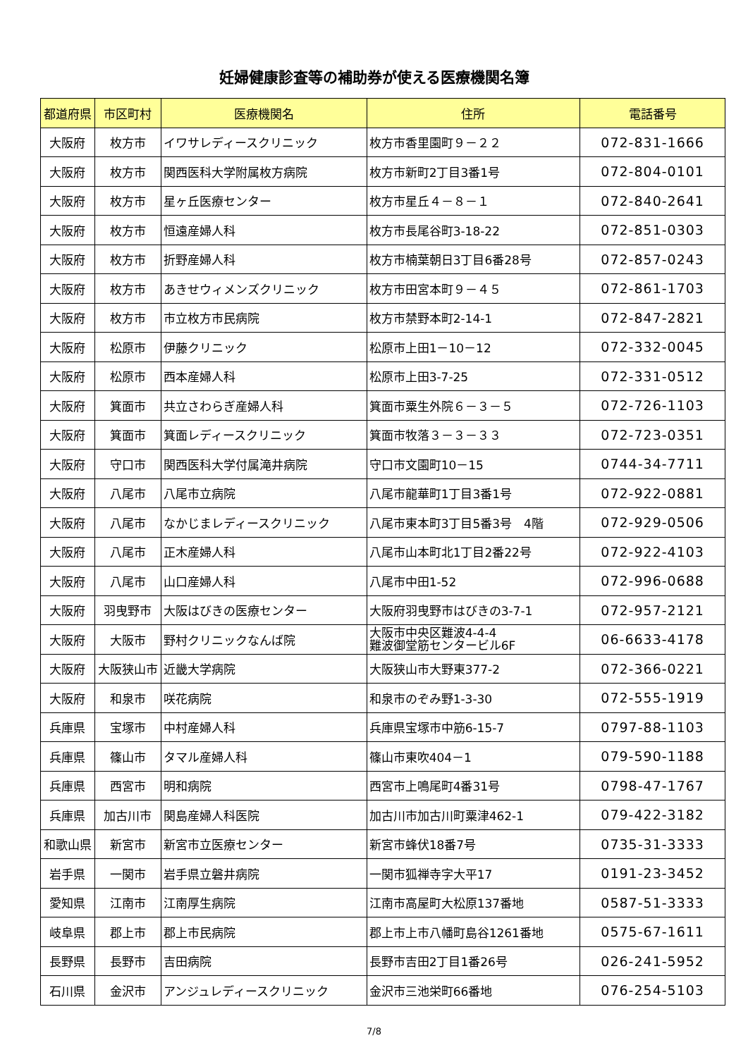妊婦健康診査等の補助券が使える医療機関名簿
| 都道府県 | 市区町村 | 医療機関名 | 住所 | 電話番号 |
| --- | --- | --- | --- | --- |
| 大阪府 | 枚方市 | イワサレディースクリニック | 枚方市香里園町９－２２ | 072-831-1666 |
| 大阪府 | 枚方市 | 関西医科大学附属枚方病院 | 枚方市新町2丁目3番1号 | 072-804-0101 |
| 大阪府 | 枚方市 | 星ヶ丘医療センター | 枚方市星丘４－８－１ | 072-840-2641 |
| 大阪府 | 枚方市 | 恒遠産婦人科 | 枚方市長尾谷町3-18-22 | 072-851-0303 |
| 大阪府 | 枚方市 | 折野産婦人科 | 枚方市楠葉朝日3丁目6番28号 | 072-857-0243 |
| 大阪府 | 枚方市 | あきせウィメンズクリニック | 枚方市田宮本町９－４５ | 072-861-1703 |
| 大阪府 | 枚方市 | 市立枚方市民病院 | 枚方市禁野本町2-14-1 | 072-847-2821 |
| 大阪府 | 松原市 | 伊藤クリニック | 松原市上田1－10－12 | 072-332-0045 |
| 大阪府 | 松原市 | 西本産婦人科 | 松原市上田3-7-25 | 072-331-0512 |
| 大阪府 | 箕面市 | 共立さわらぎ産婦人科 | 箕面市粟生外院６－３－５ | 072-726-1103 |
| 大阪府 | 箕面市 | 箕面レディースクリニック | 箕面市牧落３－３－３３ | 072-723-0351 |
| 大阪府 | 守口市 | 関西医科大学付属滝井病院 | 守口市文園町10－15 | 0744-34-7711 |
| 大阪府 | 八尾市 | 八尾市立病院 | 八尾市龍華町1丁目3番1号 | 072-922-0881 |
| 大阪府 | 八尾市 | なかじまレディースクリニック | 八尾市東本町3丁目5番3号 4階 | 072-929-0506 |
| 大阪府 | 八尾市 | 正木産婦人科 | 八尾市山本町北1丁目2番22号 | 072-922-4103 |
| 大阪府 | 八尾市 | 山口産婦人科 | 八尾市中田1-52 | 072-996-0688 |
| 大阪府 | 羽曳野市 | 大阪はびきの医療センター | 大阪府羽曳野市はびきの3-7-1 | 072-957-2121 |
| 大阪府 | 大阪市 | 野村クリニックなんば院 | 大阪市中央区難波4-4-4 難波御堂筋センタービル6F | 06-6633-4178 |
| 大阪府 | 大阪狭山市 | 近畿大学病院 | 大阪狭山市大野東377-2 | 072-366-0221 |
| 大阪府 | 和泉市 | 咲花病院 | 和泉市のぞみ野1-3-30 | 072-555-1919 |
| 兵庫県 | 宝塚市 | 中村産婦人科 | 兵庫県宝塚市中筋6-15-7 | 0797-88-1103 |
| 兵庫県 | 篠山市 | タマル産婦人科 | 篠山市東吹404－1 | 079-590-1188 |
| 兵庫県 | 西宮市 | 明和病院 | 西宮市上鳴尾町4番31号 | 0798-47-1767 |
| 兵庫県 | 加古川市 | 関島産婦人科医院 | 加古川市加古川町粟津462-1 | 079-422-3182 |
| 和歌山県 | 新宮市 | 新宮市立医療センター | 新宮市蜂伏18番7号 | 0735-31-3333 |
| 岩手県 | 一関市 | 岩手県立磐井病院 | 一関市狐禅寺字大平17 | 0191-23-3452 |
| 愛知県 | 江南市 | 江南厚生病院 | 江南市高屋町大松原137番地 | 0587-51-3333 |
| 岐阜県 | 郡上市 | 郡上市民病院 | 郡上市上市八幡町島谷1261番地 | 0575-67-1611 |
| 長野県 | 長野市 | 吉田病院 | 長野市吉田2丁目1番26号 | 026-241-5952 |
| 石川県 | 金沢市 | アンジュレディースクリニック | 金沢市三池栄町66番地 | 076-254-5103 |
7/8